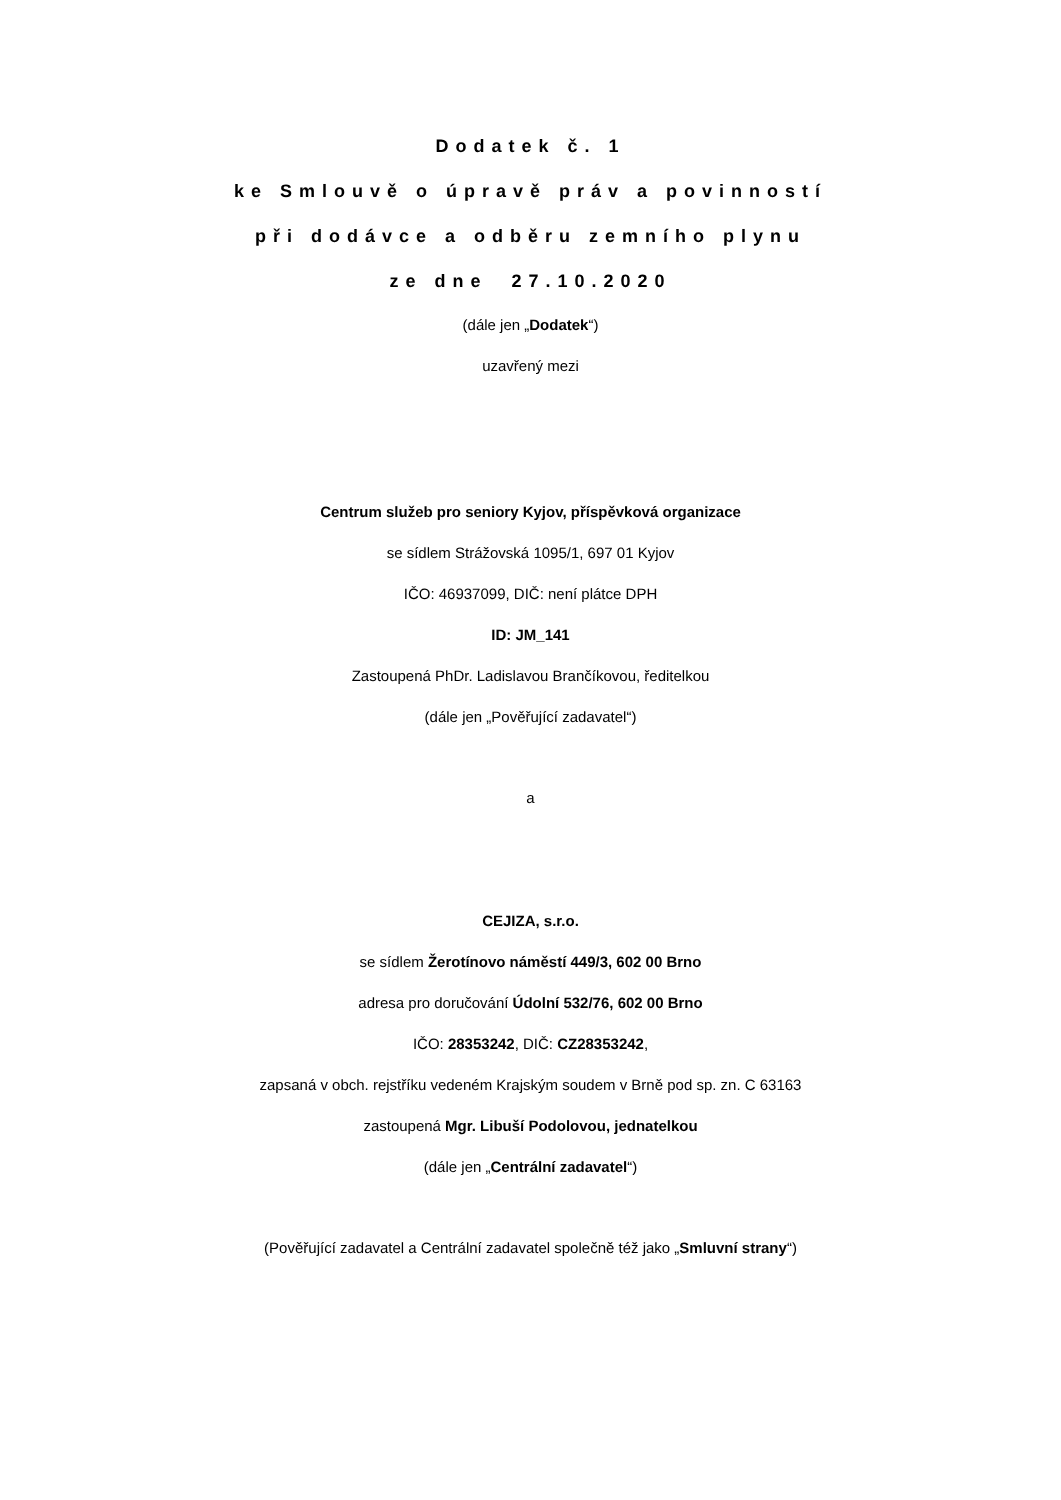Dodatek č. 1
ke Smlouvě o úpravě práv a povinností
při dodávce a odběru zemního plynu
ze dne 27.10.2020
(dále jen „Dodatek“)
uzavřený mezi
Centrum služeb pro seniory Kyjov, příspěvková organizace
se sídlem Strážovská 1095/1, 697 01 Kyjov
IČO: 46937099, DIČ: není plátce DPH
ID: JM_141
Zastoupená PhDr. Ladislavou Brančíkovou, ředitelkou
(dále jen „Pověřující zadavatel“)
a
CEJIZA, s.r.o.
se sídlem Žerotínovo náměstí 449/3, 602 00 Brno
adresa pro doručování Údolní 532/76, 602 00 Brno
IČO: 28353242, DIČ: CZ28353242,
zapsaná v obch. rejstříku vedeném Krajským soudem v Brně pod sp. zn. C 63163
zastoupená Mgr. Libuší Podolovou, jednatelkou
(dále jen „Centrální zadavatel“)
(Pověřující zadavatel a Centrální zadavatel společně též jako „Smluvní strany“)